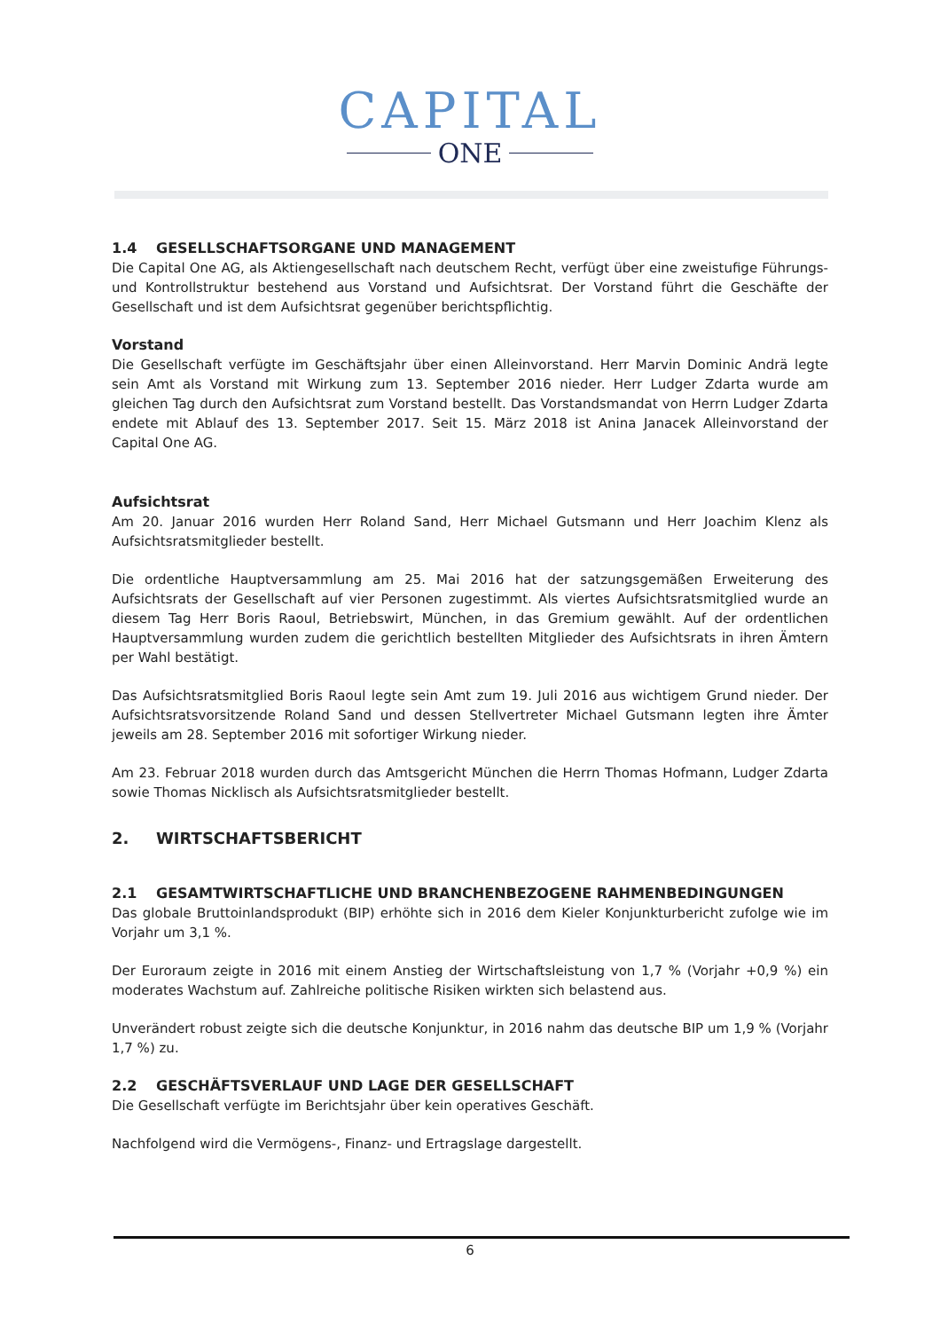CAPITAL
ONE
1.4 GESELLSCHAFTSORGANE UND MANAGEMENT
Die Capital One AG, als Aktiengesellschaft nach deutschem Recht, verfügt über eine zweistufige Führungs- und Kontrollstruktur bestehend aus Vorstand und Aufsichtsrat. Der Vorstand führt die Geschäfte der Gesellschaft und ist dem Aufsichtsrat gegenüber berichtspflichtig.
Vorstand
Die Gesellschaft verfügte im Geschäftsjahr über einen Alleinvorstand. Herr Marvin Dominic Andrä legte sein Amt als Vorstand mit Wirkung zum 13. September 2016 nieder. Herr Ludger Zdarta wurde am gleichen Tag durch den Aufsichtsrat zum Vorstand bestellt. Das Vorstandsmandat von Herrn Ludger Zdarta endete mit Ablauf des 13. September 2017. Seit 15. März 2018 ist Anina Janacek Alleinvorstand der Capital One AG.
Aufsichtsrat
Am 20. Januar 2016 wurden Herr Roland Sand, Herr Michael Gutsmann und Herr Joachim Klenz als Aufsichtsratsmitglieder bestellt.
Die ordentliche Hauptversammlung am 25. Mai 2016 hat der satzungsgemäßen Erweiterung des Aufsichtsrats der Gesellschaft auf vier Personen zugestimmt. Als viertes Aufsichtsratsmitglied wurde an diesem Tag Herr Boris Raoul, Betriebswirt, München, in das Gremium gewählt. Auf der ordentlichen Hauptversammlung wurden zudem die gerichtlich bestellten Mitglieder des Aufsichtsrats in ihren Ämtern per Wahl bestätigt.
Das Aufsichtsratsmitglied Boris Raoul legte sein Amt zum 19. Juli 2016 aus wichtigem Grund nieder. Der Aufsichtsratsvorsitzende Roland Sand und dessen Stellvertreter Michael Gutsmann legten ihre Ämter jeweils am 28. September 2016 mit sofortiger Wirkung nieder.
Am 23. Februar 2018 wurden durch das Amtsgericht München die Herrn Thomas Hofmann, Ludger Zdarta sowie Thomas Nicklisch als Aufsichtsratsmitglieder bestellt.
2. WIRTSCHAFTSBERICHT
2.1 GESAMTWIRTSCHAFTLICHE UND BRANCHENBEZOGENE RAHMENBEDINGUNGEN
Das globale Bruttoinlandsprodukt (BIP) erhöhte sich in 2016 dem Kieler Konjunkturbericht zufolge wie im Vorjahr um 3,1 %.
Der Euroraum zeigte in 2016 mit einem Anstieg der Wirtschaftsleistung von 1,7 % (Vorjahr +0,9 %) ein moderates Wachstum auf. Zahlreiche politische Risiken wirkten sich belastend aus.
Unverändert robust zeigte sich die deutsche Konjunktur, in 2016 nahm das deutsche BIP um 1,9 % (Vorjahr 1,7 %) zu.
2.2 GESCHÄFTSVERLAUF UND LAGE DER GESELLSCHAFT
Die Gesellschaft verfügte im Berichtsjahr über kein operatives Geschäft.
Nachfolgend wird die Vermögens-, Finanz- und Ertragslage dargestellt.
6